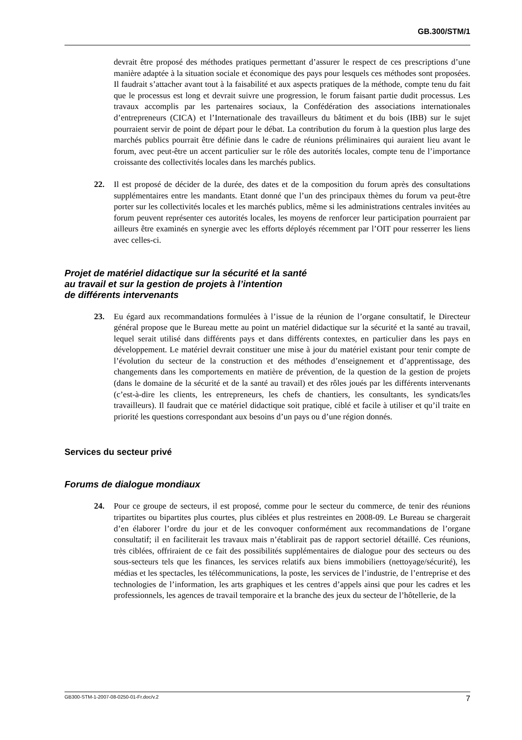GB.300/STM/1
devrait être proposé des méthodes pratiques permettant d’assurer le respect de ces prescriptions d’une manière adaptée à la situation sociale et économique des pays pour lesquels ces méthodes sont proposées. Il faudrait s’attacher avant tout à la faisabilité et aux aspects pratiques de la méthode, compte tenu du fait que le processus est long et devrait suivre une progression, le forum faisant partie dudit processus. Les travaux accomplis par les partenaires sociaux, la Confédération des associations internationales d’entrepreneurs (CICA) et l’Internationale des travailleurs du bâtiment et du bois (IBB) sur le sujet pourraient servir de point de départ pour le débat. La contribution du forum à la question plus large des marchés publics pourrait être définie dans le cadre de réunions préliminaires qui auraient lieu avant le forum, avec peut-être un accent particulier sur le rôle des autorités locales, compte tenu de l’importance croissante des collectivités locales dans les marchés publics.
22. Il est proposé de décider de la durée, des dates et de la composition du forum après des consultations supplémentaires entre les mandants. Etant donné que l’un des principaux thèmes du forum va peut-être porter sur les collectivités locales et les marchés publics, même si les administrations centrales invitées au forum peuvent représenter ces autorités locales, les moyens de renforcer leur participation pourraient par ailleurs être examinés en synergie avec les efforts déployés récemment par l’OIT pour resserrer les liens avec celles-ci.
Projet de matériel didactique sur la sécurité et la santé
au travail et sur la gestion de projets à l’intention
de différents intervenants
23. Eu égard aux recommandations formulées à l’issue de la réunion de l’organe consultatif, le Directeur général propose que le Bureau mette au point un matériel didactique sur la sécurité et la santé au travail, lequel serait utilisé dans différents pays et dans différents contextes, en particulier dans les pays en développement. Le matériel devrait constituer une mise à jour du matériel existant pour tenir compte de l’évolution du secteur de la construction et des méthodes d’enseignement et d’apprentissage, des changements dans les comportements en matière de prévention, de la question de la gestion de projets (dans le domaine de la sécurité et de la santé au travail) et des rôles joués par les différents intervenants (c’est-à-dire les clients, les entrepreneurs, les chefs de chantiers, les consultants, les syndicats/les travailleurs). Il faudrait que ce matériel didactique soit pratique, ciblé et facile à utiliser et qu’il traite en priorité les questions correspondant aux besoins d’un pays ou d’une région donnés.
Services du secteur privé
Forums de dialogue mondiaux
24. Pour ce groupe de secteurs, il est proposé, comme pour le secteur du commerce, de tenir des réunions tripartites ou bipartites plus courtes, plus ciblées et plus restreintes en 2008-09. Le Bureau se chargerait d’en élaborer l’ordre du jour et de les convoquer conformément aux recommandations de l’organe consultatif; il en faciliterait les travaux mais n’établirait pas de rapport sectoriel détaillé. Ces réunions, très ciblées, offriraient de ce fait des possibilités supplémentaires de dialogue pour des secteurs ou des sous-secteurs tels que les finances, les services relatifs aux biens immobiliers (nettoyage/sécurité), les médias et les spectacles, les télécommunications, la poste, les services de l’industrie, de l’entreprise et des technologies de l’information, les arts graphiques et les centres d’appels ainsi que pour les cadres et les professionnels, les agences de travail temporaire et la branche des jeux du secteur de l’hôtellerie, de la
GB300-STM-1-2007-08-0250-01-Fr.doc/v.2 7